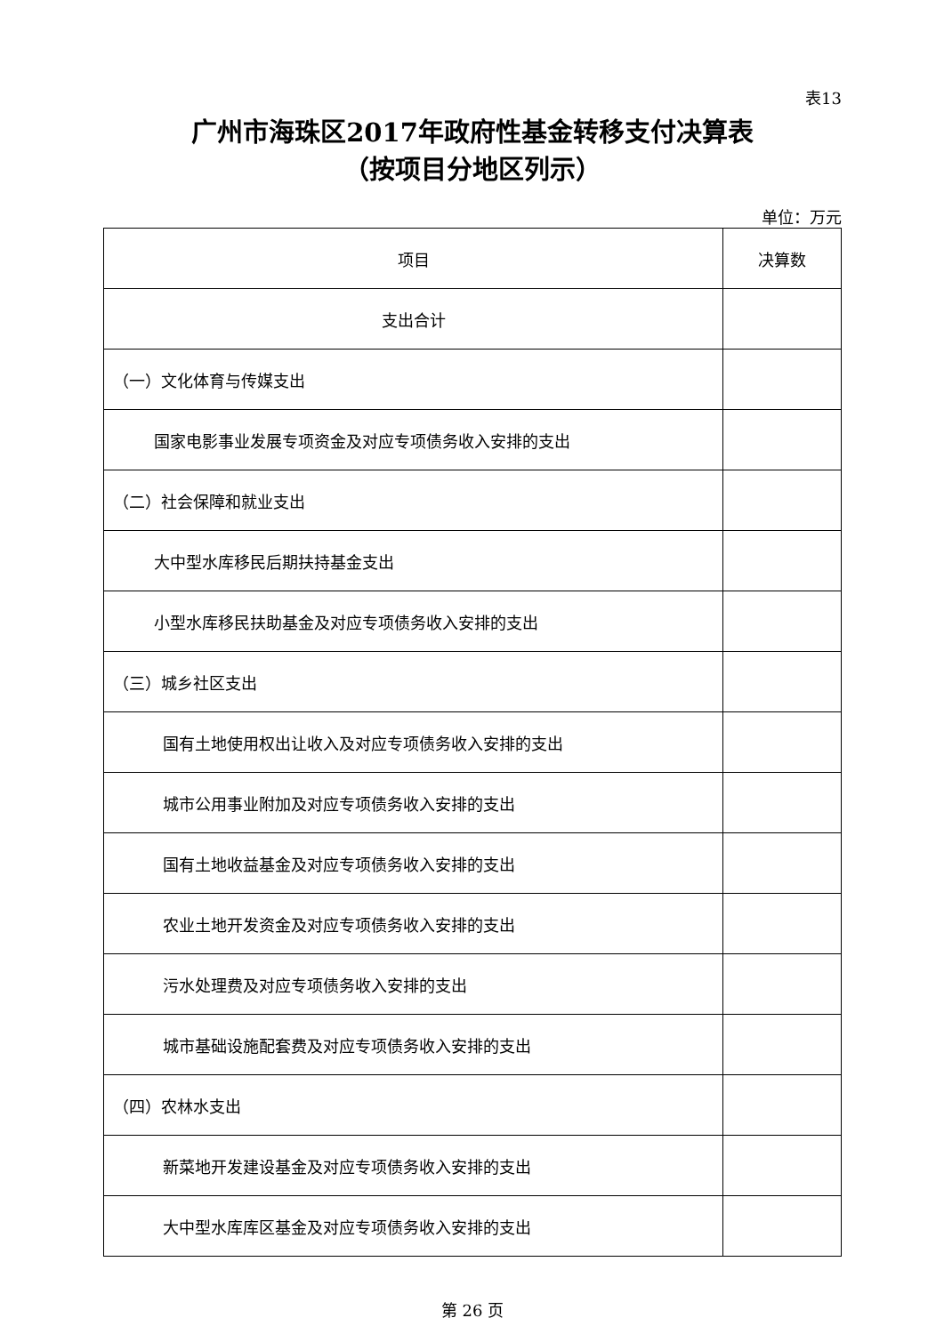表13
广州市海珠区2017年政府性基金转移支付决算表
（按项目分地区列示）
单位：万元
| 项目 | 决算数 |
| --- | --- |
| 支出合计 | |
| （一）文化体育与传媒支出 | |
| 国家电影事业发展专项资金及对应专项债务收入安排的支出 | |
| （二）社会保障和就业支出 | |
| 大中型水库移民后期扶持基金支出 | |
| 小型水库移民扶助基金及对应专项债务收入安排的支出 | |
| （三）城乡社区支出 | |
| 国有土地使用权出让收入及对应专项债务收入安排的支出 | |
| 城市公用事业附加及对应专项债务收入安排的支出 | |
| 国有土地收益基金及对应专项债务收入安排的支出 | |
| 农业土地开发资金及对应专项债务收入安排的支出 | |
| 污水处理费及对应专项债务收入安排的支出 | |
| 城市基础设施配套费及对应专项债务收入安排的支出 | |
| （四）农林水支出 | |
| 新菜地开发建设基金及对应专项债务收入安排的支出 | |
| 大中型水库库区基金及对应专项债务收入安排的支出 | |
第 26 页